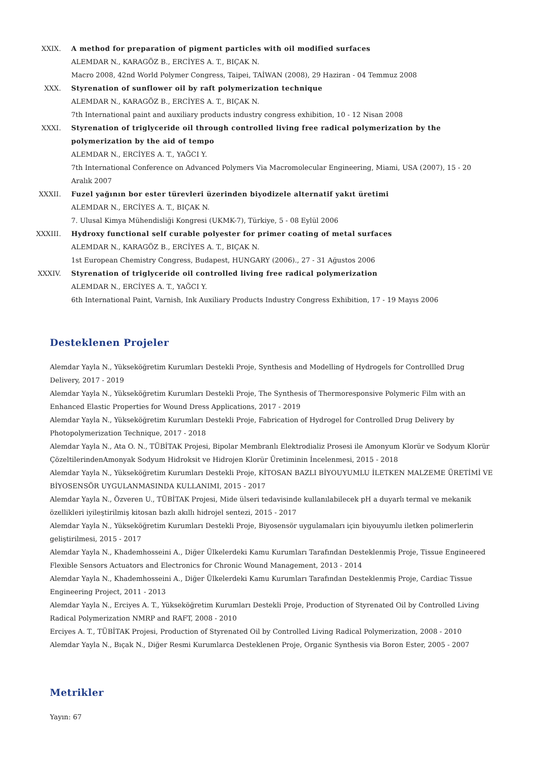XXIX. A method for preparation of pigment particles with oil modified surfaces
ALEMDAR N., KARAGÖZ B., ERCİYES A. T., BIÇAK N.
Macro 2008, 42nd World Polymer Congress, Taipei, TAİWAN (2008), 29 Haziran - 04 Temmuz 2008
XXX. Styrenation of sunflower oil by raft polymerization technique
ALEMDAR N., KARAGÖZ B., ERCİYES A. T., BIÇAK N.
7th International paint and auxiliary products industry congress exhibition, 10 - 12 Nisan 2008
XXXI. Styrenation of triglyceride oil through controlled living free radical polymerization by the polymerization by the aid of tempo
ALEMDAR N., ERCİYES A. T., YAĞCI Y.
7th International Conference on Advanced Polymers Via Macromolecular Engineering, Miami, USA (2007), 15 - 20 Aralık 2007
XXXII. Fuzel yağının bor ester türevleri üzerinden biyodizele alternatif yakıt üretimi
ALEMDAR N., ERCİYES A. T., BIÇAK N.
7. Ulusal Kimya Mühendisliği Kongresi (UKMK-7), Türkiye, 5 - 08 Eylül 2006
XXXIII.
Hydroxy functional self curable polyester for primer coating of metal surfaces
ALEMDAR N., KARAGÖZ B., ERCİYES A. T., BIÇAK N.
1st European Chemistry Congress, Budapest, HUNGARY (2006)., 27 - 31 Ağustos 2006
XXXIV. Styrenation of triglyceride oil controlled living free radical polymerization
ALEMDAR N., ERCİYES A. T., YAĞCI Y.
6th International Paint, Varnish, Ink Auxiliary Products Industry Congress Exhibition, 17 - 19 Mayıs 2006
Desteklenen Projeler
Alemdar Yayla N., Yükseköğretim Kurumları Destekli Proje, Synthesis and Modelling of Hydrogels for Controllled Drug Delivery, 2017 - 2019
Alemdar Yayla N., Yükseköğretim Kurumları Destekli Proje, The Synthesis of Thermoresponsive Polymeric Film with an Enhanced Elastic Properties for Wound Dress Applications, 2017 - 2019
Alemdar Yayla N., Yükseköğretim Kurumları Destekli Proje, Fabrication of Hydrogel for Controlled Drug Delivery by Photopolymerization Technique, 2017 - 2018
Alemdar Yayla N., Ata O. N., TÜBİTAK Projesi, Bipolar Membranlı Elektrodializ Prosesi ile Amonyum Klorür ve Sodyum Klorür ÇözeltilerindenAmonyak Sodyum Hidroksit ve Hidrojen Klorür Üretiminin İncelenmesi, 2015 - 2018
Alemdar Yayla N., Yükseköğretim Kurumları Destekli Proje, KİTOSAN BAZLI BİYOUYUMLU İLETKEN MALZEME ÜRETİMİ VE BİYOSENSÖR UYGULANMASINDA KULLANIMI, 2015 - 2017
Alemdar Yayla N., Özveren U., TÜBİTAK Projesi, Mide ülseri tedavisinde kullanılabilecek pH a duyarlı termal ve mekanik özellikleri iyileştirilmiş kitosan bazlı akıllı hidrojel sentezi, 2015 - 2017
Alemdar Yayla N., Yükseköğretim Kurumları Destekli Proje, Biyosensör uygulamaları için biyouyumlu iletken polimerlerin geliştirilmesi, 2015 - 2017
Alemdar Yayla N., Khademhosseini A., Diğer Ülkelerdeki Kamu Kurumları Tarafından Desteklenmiş Proje, Tissue Engineered Flexible Sensors Actuators and Electronics for Chronic Wound Management, 2013 - 2014
Alemdar Yayla N., Khademhosseini A., Diğer Ülkelerdeki Kamu Kurumları Tarafından Desteklenmiş Proje, Cardiac Tissue Engineering Project, 2011 - 2013
Alemdar Yayla N., Erciyes A. T., Yükseköğretim Kurumları Destekli Proje, Production of Styrenated Oil by Controlled Living Radical Polymerization NMRP and RAFT, 2008 - 2010
Erciyes A. T., TÜBİTAK Projesi, Production of Styrenated Oil by Controlled Living Radical Polymerization, 2008 - 2010
Alemdar Yayla N., Bıçak N., Diğer Resmi Kurumlarca Desteklenen Proje, Organic Synthesis via Boron Ester, 2005 - 2007
Metrikler
Yayın: 67